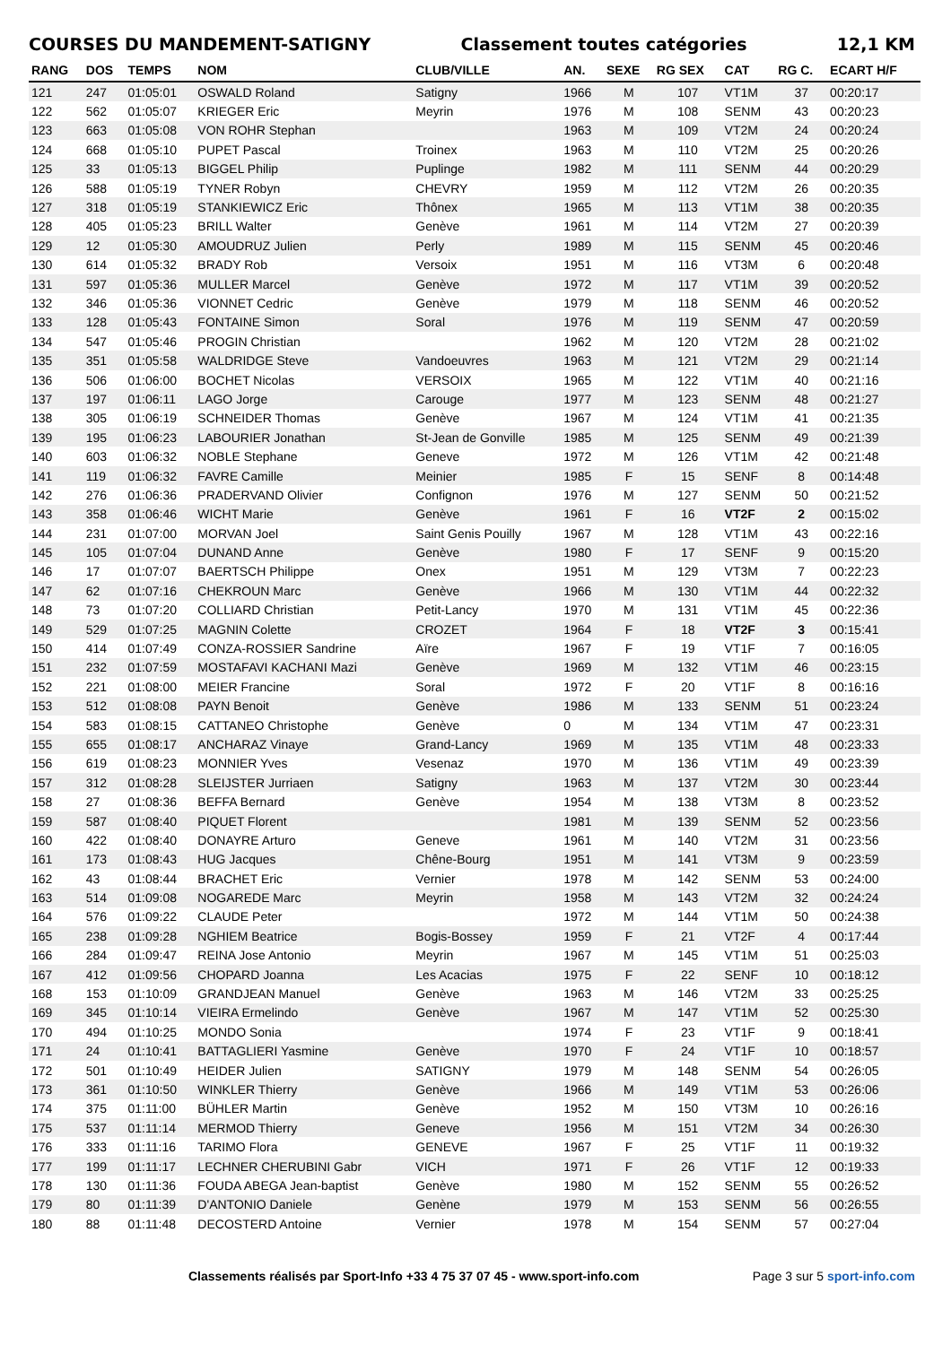COURSES DU MANDEMENT-SATIGNY Classement toutes catégories 12,1 KM
| RANG | DOS | TEMPS | NOM | CLUB/VILLE | AN. | SEXE | RG SEX | CAT | RG C. | ECART H/F |
| --- | --- | --- | --- | --- | --- | --- | --- | --- | --- | --- |
| 121 | 247 | 01:05:01 | OSWALD Roland | Satigny | 1966 | M | 107 | VT1M | 37 | 00:20:17 |
| 122 | 562 | 01:05:07 | KRIEGER Eric | Meyrin | 1976 | M | 108 | SENM | 43 | 00:20:23 |
| 123 | 663 | 01:05:08 | VON ROHR Stephan | | 1963 | M | 109 | VT2M | 24 | 00:20:24 |
| 124 | 668 | 01:05:10 | PUPET Pascal | Troinex | 1963 | M | 110 | VT2M | 25 | 00:20:26 |
| 125 | 33 | 01:05:13 | BIGGEL Philip | Puplinge | 1982 | M | 111 | SENM | 44 | 00:20:29 |
| 126 | 588 | 01:05:19 | TYNER Robyn | CHEVRY | 1959 | M | 112 | VT2M | 26 | 00:20:35 |
| 127 | 318 | 01:05:19 | STANKIEWICZ Eric | Thônex | 1965 | M | 113 | VT1M | 38 | 00:20:35 |
| 128 | 405 | 01:05:23 | BRILL Walter | Genève | 1961 | M | 114 | VT2M | 27 | 00:20:39 |
| 129 | 12 | 01:05:30 | AMOUDRUZ Julien | Perly | 1989 | M | 115 | SENM | 45 | 00:20:46 |
| 130 | 614 | 01:05:32 | BRADY Rob | Versoix | 1951 | M | 116 | VT3M | 6 | 00:20:48 |
| 131 | 597 | 01:05:36 | MULLER Marcel | Genève | 1972 | M | 117 | VT1M | 39 | 00:20:52 |
| 132 | 346 | 01:05:36 | VIONNET Cedric | Genève | 1979 | M | 118 | SENM | 46 | 00:20:52 |
| 133 | 128 | 01:05:43 | FONTAINE Simon | Soral | 1976 | M | 119 | SENM | 47 | 00:20:59 |
| 134 | 547 | 01:05:46 | PROGIN Christian | | 1962 | M | 120 | VT2M | 28 | 00:21:02 |
| 135 | 351 | 01:05:58 | WALDRIDGE Steve | Vandoeuvres | 1963 | M | 121 | VT2M | 29 | 00:21:14 |
| 136 | 506 | 01:06:00 | BOCHET Nicolas | VERSOIX | 1965 | M | 122 | VT1M | 40 | 00:21:16 |
| 137 | 197 | 01:06:11 | LAGO Jorge | Carouge | 1977 | M | 123 | SENM | 48 | 00:21:27 |
| 138 | 305 | 01:06:19 | SCHNEIDER Thomas | Genève | 1967 | M | 124 | VT1M | 41 | 00:21:35 |
| 139 | 195 | 01:06:23 | LABOURIER Jonathan | St-Jean de Gonville | 1985 | M | 125 | SENM | 49 | 00:21:39 |
| 140 | 603 | 01:06:32 | NOBLE Stephane | Geneve | 1972 | M | 126 | VT1M | 42 | 00:21:48 |
| 141 | 119 | 01:06:32 | FAVRE Camille | Meinier | 1985 | F | 15 | SENF | 8 | 00:14:48 |
| 142 | 276 | 01:06:36 | PRADERVAND Olivier | Confignon | 1976 | M | 127 | SENM | 50 | 00:21:52 |
| 143 | 358 | 01:06:46 | WICHT Marie | Genève | 1961 | F | 16 | VT2F | 2 | 00:15:02 |
| 144 | 231 | 01:07:00 | MORVAN Joel | Saint Genis Pouilly | 1967 | M | 128 | VT1M | 43 | 00:22:16 |
| 145 | 105 | 01:07:04 | DUNAND Anne | Genève | 1980 | F | 17 | SENF | 9 | 00:15:20 |
| 146 | 17 | 01:07:07 | BAERTSCH Philippe | Onex | 1951 | M | 129 | VT3M | 7 | 00:22:23 |
| 147 | 62 | 01:07:16 | CHEKROUN Marc | Genève | 1966 | M | 130 | VT1M | 44 | 00:22:32 |
| 148 | 73 | 01:07:20 | COLLIARD Christian | Petit-Lancy | 1970 | M | 131 | VT1M | 45 | 00:22:36 |
| 149 | 529 | 01:07:25 | MAGNIN Colette | CROZET | 1964 | F | 18 | VT2F | 3 | 00:15:41 |
| 150 | 414 | 01:07:49 | CONZA-ROSSIER Sandrine | Aïre | 1967 | F | 19 | VT1F | 7 | 00:16:05 |
| 151 | 232 | 01:07:59 | MOSTAFAVI KACHANI Mazi | Genève | 1969 | M | 132 | VT1M | 46 | 00:23:15 |
| 152 | 221 | 01:08:00 | MEIER Francine | Soral | 1972 | F | 20 | VT1F | 8 | 00:16:16 |
| 153 | 512 | 01:08:08 | PAYN Benoit | Genève | 1986 | M | 133 | SENM | 51 | 00:23:24 |
| 154 | 583 | 01:08:15 | CATTANEO Christophe | Genève | 0 | M | 134 | VT1M | 47 | 00:23:31 |
| 155 | 655 | 01:08:17 | ANCHARAZ Vinaye | Grand-Lancy | 1969 | M | 135 | VT1M | 48 | 00:23:33 |
| 156 | 619 | 01:08:23 | MONNIER Yves | Vesenaz | 1970 | M | 136 | VT1M | 49 | 00:23:39 |
| 157 | 312 | 01:08:28 | SLEIJSTER Jurriaen | Satigny | 1963 | M | 137 | VT2M | 30 | 00:23:44 |
| 158 | 27 | 01:08:36 | BEFFA Bernard | Genève | 1954 | M | 138 | VT3M | 8 | 00:23:52 |
| 159 | 587 | 01:08:40 | PIQUET Florent | | 1981 | M | 139 | SENM | 52 | 00:23:56 |
| 160 | 422 | 01:08:40 | DONAYRE Arturo | Geneve | 1961 | M | 140 | VT2M | 31 | 00:23:56 |
| 161 | 173 | 01:08:43 | HUG Jacques | Chêne-Bourg | 1951 | M | 141 | VT3M | 9 | 00:23:59 |
| 162 | 43 | 01:08:44 | BRACHET Eric | Vernier | 1978 | M | 142 | SENM | 53 | 00:24:00 |
| 163 | 514 | 01:09:08 | NOGAREDE Marc | Meyrin | 1958 | M | 143 | VT2M | 32 | 00:24:24 |
| 164 | 576 | 01:09:22 | CLAUDE Peter | | 1972 | M | 144 | VT1M | 50 | 00:24:38 |
| 165 | 238 | 01:09:28 | NGHIEM Beatrice | Bogis-Bossey | 1959 | F | 21 | VT2F | 4 | 00:17:44 |
| 166 | 284 | 01:09:47 | REINA Jose Antonio | Meyrin | 1967 | M | 145 | VT1M | 51 | 00:25:03 |
| 167 | 412 | 01:09:56 | CHOPARD Joanna | Les Acacias | 1975 | F | 22 | SENF | 10 | 00:18:12 |
| 168 | 153 | 01:10:09 | GRANDJEAN Manuel | Genève | 1963 | M | 146 | VT2M | 33 | 00:25:25 |
| 169 | 345 | 01:10:14 | VIEIRA Ermelindo | Genève | 1967 | M | 147 | VT1M | 52 | 00:25:30 |
| 170 | 494 | 01:10:25 | MONDO Sonia | | 1974 | F | 23 | VT1F | 9 | 00:18:41 |
| 171 | 24 | 01:10:41 | BATTAGLIERI Yasmine | Genève | 1970 | F | 24 | VT1F | 10 | 00:18:57 |
| 172 | 501 | 01:10:49 | HEIDER Julien | SATIGNY | 1979 | M | 148 | SENM | 54 | 00:26:05 |
| 173 | 361 | 01:10:50 | WINKLER Thierry | Genève | 1966 | M | 149 | VT1M | 53 | 00:26:06 |
| 174 | 375 | 01:11:00 | BÜHLER Martin | Genève | 1952 | M | 150 | VT3M | 10 | 00:26:16 |
| 175 | 537 | 01:11:14 | MERMOD Thierry | Geneve | 1956 | M | 151 | VT2M | 34 | 00:26:30 |
| 176 | 333 | 01:11:16 | TARIMO Flora | GENEVE | 1967 | F | 25 | VT1F | 11 | 00:19:32 |
| 177 | 199 | 01:11:17 | LECHNER CHERUBINI Gabr | VICH | 1971 | F | 26 | VT1F | 12 | 00:19:33 |
| 178 | 130 | 01:11:36 | FOUDA ABEGA Jean-baptist | Genève | 1980 | M | 152 | SENM | 55 | 00:26:52 |
| 179 | 80 | 01:11:39 | D'ANTONIO Daniele | Genène | 1979 | M | 153 | SENM | 56 | 00:26:55 |
| 180 | 88 | 01:11:48 | DECOSTERD Antoine | Vernier | 1978 | M | 154 | SENM | 57 | 00:27:04 |
Classements réalisés par Sport-Info +33 4 75 37 07 45 - www.sport-info.com Page 3 sur 5 sport-info.com